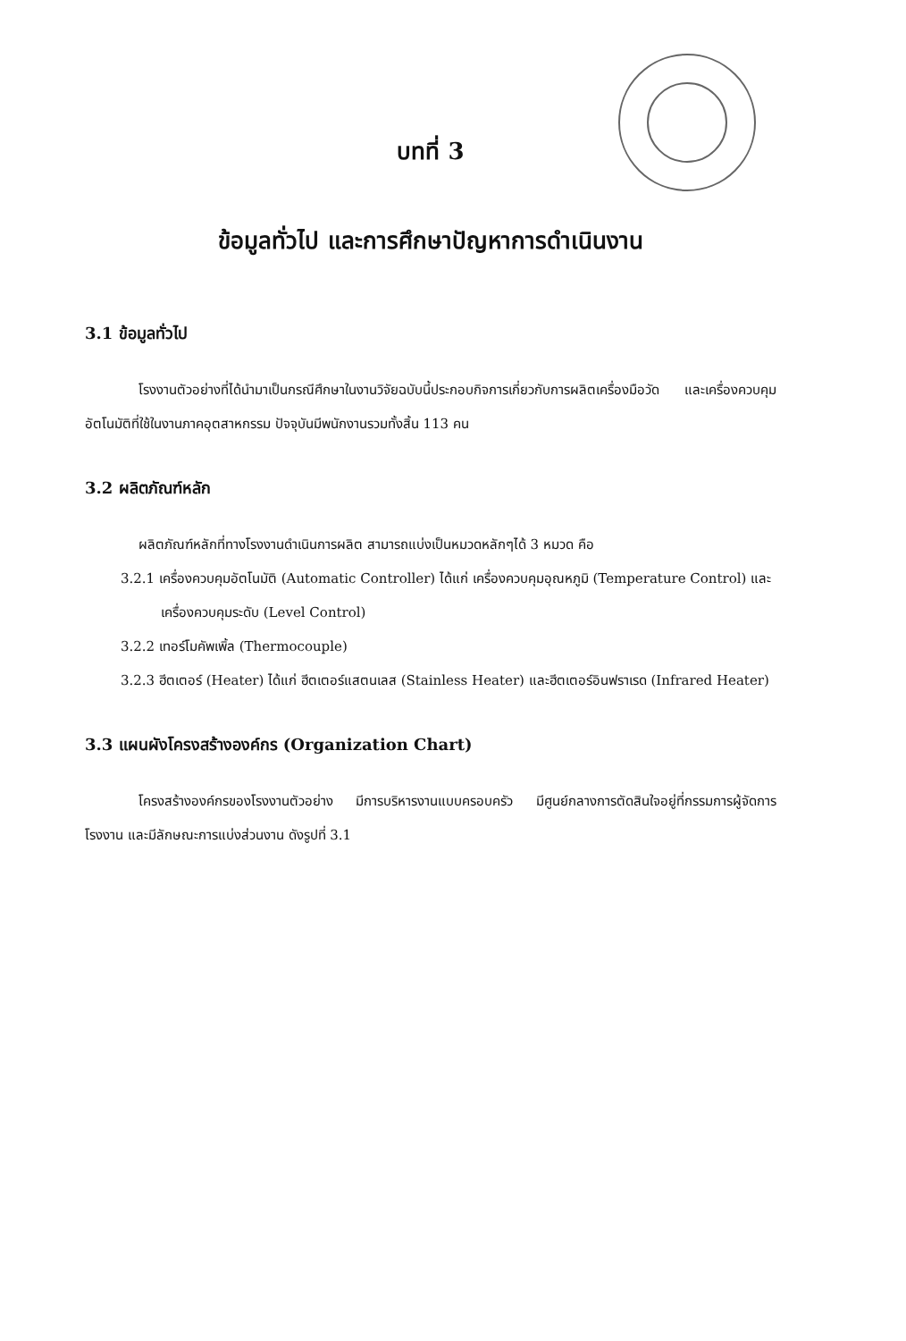บทที่ 3
ข้อมูลทั่วไป และการศึกษาปัญหาการดำเนินงาน
3.1 ข้อมูลทั่วไป
โรงงานตัวอย่างที่ได้นำมาเป็นกรณีศึกษาในงานวิจัยฉบับนี้ประกอบกิจการเกี่ยวกับการผลิตเครื่องมือวัด และเครื่องควบคุมอัตโนมัติที่ใช้ในงานภาคอุตสาหกรรม ปัจจุบันมีพนักงานรวมทั้งสิ้น 113 คน
3.2 ผลิตภัณฑ์หลัก
ผลิตภัณฑ์หลักที่ทางโรงงานดำเนินการผลิต สามารถแบ่งเป็นหมวดหลักๆได้ 3 หมวด คือ
3.2.1 เครื่องควบคุมอัตโนมัติ (Automatic Controller) ได้แก่ เครื่องควบคุมอุณหภูมิ (Temperature Control) และเครื่องควบคุมระดับ (Level Control)
3.2.2 เทอร์โมคัพเพิ้ล (Thermocouple)
3.2.3 ฮีตเตอร์ (Heater) ได้แก่ ฮีตเตอร์แสตนเลส (Stainless Heater) และฮีตเตอร์อินฟราเรด (Infrared Heater)
3.3 แผนผังโครงสร้างองค์กร (Organization Chart)
โครงสร้างองค์กรของโรงงานตัวอย่าง มีการบริหารงานแบบครอบครัว มีศูนย์กลางการตัดสินใจอยู่ที่กรรมการผู้จัดการโรงงาน และมีลักษณะการแบ่งส่วนงาน ดังรูปที่ 3.1